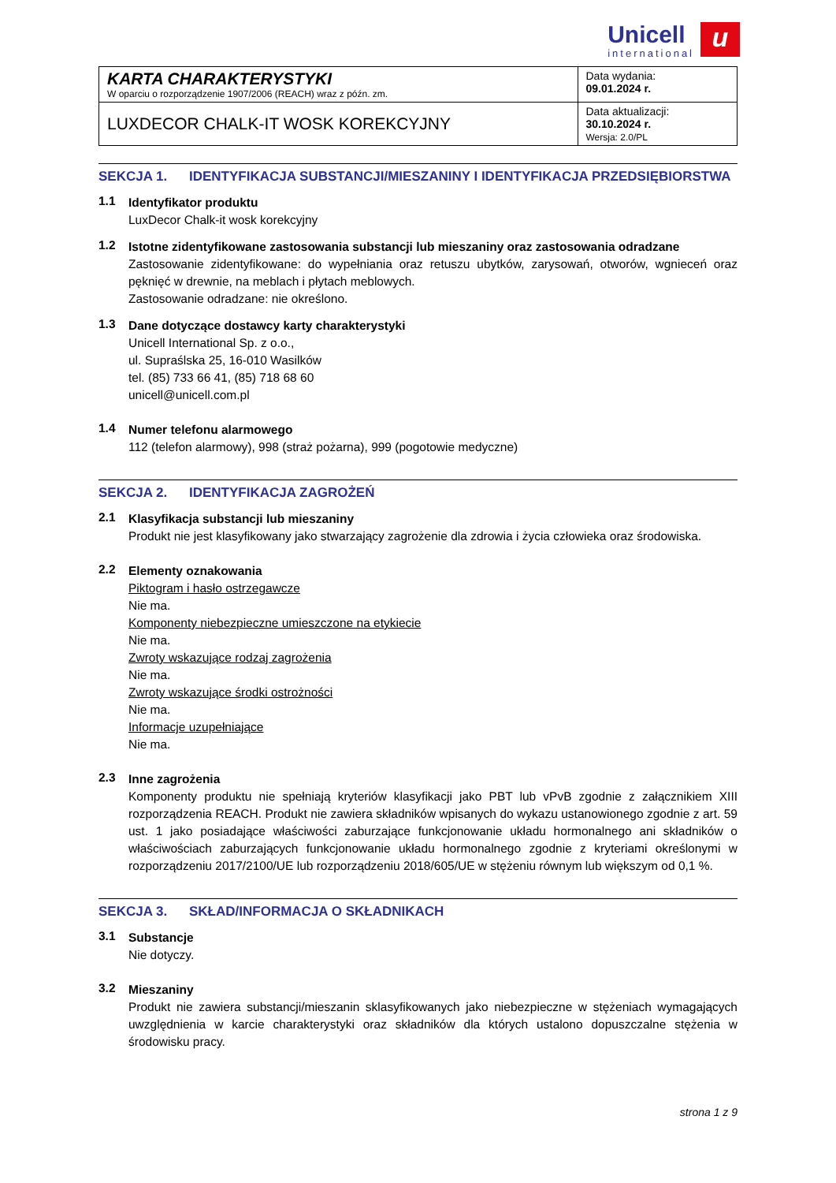Unicell
international
u
| KARTA CHARAKTERYSTYKI W oparciu o rozporządzenie 1907/2006 (REACH) wraz z późn. zm. | Data wydania: 09.01.2024 r. |
| LUXDECOR CHALK-IT WOSK KOREKCYJNY | Data aktualizacji: 30.10.2024 r. Wersja: 2.0/PL |
SEKCJA 1. IDENTYFIKACJA SUBSTANCJI/MIESZANINY I IDENTYFIKACJA PRZEDSIĘBIORSTWA
1.1
Identyfikator produktu
LuxDecor Chalk-it wosk korekcyjny
1.2
Istotne zidentyfikowane zastosowania substancji lub mieszaniny oraz zastosowania odradzane
Zastosowanie zidentyfikowane: do wypełniania oraz retuszu ubytków, zarysowań, otworów, wgnieceń oraz pęknięć w drewnie, na meblach i płytach meblowych.
Zastosowanie odradzane: nie określono.
1.3
Dane dotyczące dostawcy karty charakterystyki
Unicell International Sp. z o.o.,
ul. Supraślska 25, 16-010 Wasilków
tel. (85) 733 66 41, (85) 718 68 60
unicell@unicell.com.pl
1.4
Numer telefonu alarmowego
112 (telefon alarmowy), 998 (straż pożarna), 999 (pogotowie medyczne)
SEKCJA 2. IDENTYFIKACJA ZAGROŻEŃ
2.1
Klasyfikacja substancji lub mieszaniny
Produkt nie jest klasyfikowany jako stwarzający zagrożenie dla zdrowia i życia człowieka oraz środowiska.
2.2
Elementy oznakowania
Piktogram i hasło ostrzegawcze
Nie ma.
Komponenty niebezpieczne umieszczone na etykiecie
Nie ma.
Zwroty wskazujące rodzaj zagrożenia
Nie ma.
Zwroty wskazujące środki ostrożności
Nie ma.
Informacje uzupełniające
Nie ma.
2.3
Inne zagrożenia
Komponenty produktu nie spełniają kryteriów klasyfikacji jako PBT lub vPvB zgodnie z załącznikiem XIII rozporządzenia REACH. Produkt nie zawiera składników wpisanych do wykazu ustanowionego zgodnie z art. 59 ust. 1 jako posiadające właściwości zaburzające funkcjonowanie układu hormonalnego ani składników o właściwościach zaburzających funkcjonowanie układu hormonalnego zgodnie z kryteriami określonymi w rozporządzeniu 2017/2100/UE lub rozporządzeniu 2018/605/UE w stężeniu równym lub większym od 0,1 %.
SEKCJA 3. SKŁAD/INFORMACJA O SKŁADNIKACH
3.1
Substancje
Nie dotyczy.
3.2
Mieszaniny
Produkt nie zawiera substancji/mieszanin sklasyfikowanych jako niebezpieczne w stężeniach wymagających uwzględnienia w karcie charakterystyki oraz składników dla których ustalono dopuszczalne stężenia w środowisku pracy.
strona 1 z 9